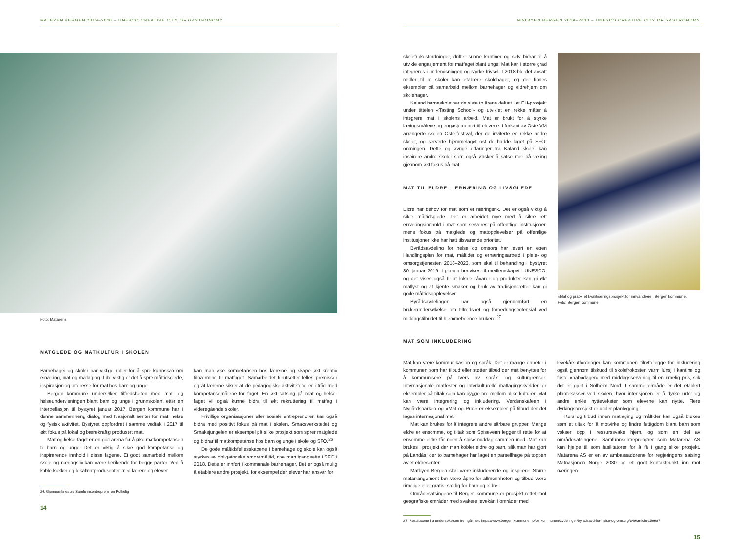MATBYEN BERGEN 2019–2030 – UNESCO CREATIVE CITY OF GASTRONOMY
Foto: Matarena
MATGLEDE OG MATKULTUR I SKOLEN
Barnehager og skoler har viktige roller for å spre kunnskap om ernæring, mat og matlaging. Like viktig er det å spre måltidsglede, inspirasjon og interesse for mat hos barn og unge.
Bergen kommune undersøker tilfredsheten med mat- og helseundervisningen blant barn og unge i grunnskolen, etter en interpellasjon til bystyret januar 2017. Bergen kommune har i denne sammenheng dialog med Nasjonalt senter for mat, helse og fysisk aktivitet. Bystyret oppfordret i samme vedtak i 2017 til økt fokus på lokal og bærekraftig produsert mat.
Mat og helse-faget er en god arena for å øke matkompetansen til barn og unge. Det er viktig å sikre god kompetanse og inspirerende innhold i disse fagene. Et godt samarbeid mellom skole og næringsliv kan være berikende for begge parter. Ved å koble kokker og lokalmatprodusenter med lærere og elever
kan man øke kompetansen hos lærerne og skape økt kreativ tilnærming til matfaget. Samarbeidet forutsetter felles premisser og at lærerne sikrer at de pedagogiske aktivitetene er i tråd med kompetansemålene for faget. En økt satsing på mat og helse-faget vil også kunne bidra til økt rekruttering til matfag i videregående skoler.
Frivillige organisasjoner eller sosiale entreprenører, kan også bidra med positivt fokus på mat i skolen. Smaksverkstedet og Smaksjungelen er eksempel på slike prosjekt som sprer matglede og bidrar til matkompetanse hos barn og unge i skole og SFO.<sup>26</sup>
De gode måltidsfellesskapene i barnehage og skole kan også styrkes av obligatoriske smøremåltid, noe man igangsatte i SFO i 2018. Dette er innført i kommunale barnehager. Det er også mulig å etablere andre prosjekt, for eksempel der elever har ansvar for
26. Gjennomføres av Samfunnsentreprenøren Folkelig
14
MATBYEN BERGEN 2019–2030 – UNESCO CREATIVE CITY OF GASTRONOMY
skolefrokostordninger, drifter sunne kantiner og selv bidrar til å utvikle engasjement for matfaget blant unge. Mat kan i større grad integreres i undervisningen og styrke trivsel. I 2018 ble det avsatt midler til at skoler kan etablere skolehager, og der finnes eksempler på samarbeid mellom barnehager og eldrehjem om skolehager.
Kaland barneskole har de siste to årene deltatt i et EU-prosjekt under tittelen «Tasting School» og utviklet en rekke måter å integrere mat i skolens arbeid. Mat er brukt for å styrke læringsmålene og engasjementet til elevene. I forkant av Oste-VM arrangerte skolen Oste-festival, der de inviterte en rekke andre skoler, og serverte hjemmelaget ost de hadde laget på SFO-ordningen. Dette og øvrige erfaringer fra Kaland skole, kan inspirere andre skoler som også ønsker å satse mer på læring gjennom økt fokus på mat.
MAT TIL ELDRE – ERNÆRING OG LIVSGLEDE
Eldre har behov for mat som er næringsrik. Det er også viktig å sikre måltidsglede. Det er arbeidet mye med å sikre rett ernæringsinnhold i mat som serveres på offentlige institusjoner, mens fokus på matglede og matopplevelser på offentlige institusjoner ikke har hatt tilsvarende prioritet.
Byrådsavdeling for helse og omsorg har levert en egen Handlingsplan for mat, måltider og ernæringsarbeid i pleie- og omsorgstjenesten 2018–2023, som skal til behandling i bystyret 30. januar 2019. I planen henvises til medlemskapet i UNESCO, og det vises også til at lokale råvarer og produkter kan gi økt matlyst og at kjente smaker og bruk av tradisjonsretter kan gi gode måltidsopplevelser.
Byrådsavdelingen har også gjennomført en brukerundersøkelse om tilfredshet og forbedringspotensial ved middagstilbudet til hjemmeboende brukere.<sup>27</sup>
«Mat og prat», et kvalifiseringsprosjekt for innvandrere i Bergen kommune.
Foto: Bergen kommune
MAT SOM INKLUDERING
Mat kan være kommunikasjon og språk. Det er mange enheter i kommunen som har tilbud eller støtter tilbud der mat benyttes for å kommunisere på tvers av språk- og kulturgrenser. Internasjonale matfester og interkulturelle matlagingskvelder, er eksempler på tiltak som kan bygge bro mellom ulike kulturer. Mat kan være integrering og inkludering. Verdenskafeen i Nygårdsparken og «Mat og Prat» er eksempler på tilbud der det lages internasjonal mat.
Mat kan brukes for å integrere andre sårbare grupper. Mange eldre er ensomme, og tiltak som Spisevenn legger til rette for at ensomme eldre får noen å spise middag sammen med. Mat kan brukes i prosjekt der man kobler eldre og barn, slik man har gjort på Landås, der to barnehager har laget en parsellhage på toppen av et eldresenter.
Matbyen Bergen skal være inkluderende og inspirere. Større matarrangement bør være åpne for allmennheten og tilbud være rimelige eller gratis, særlig for barn og eldre.
Områdesatsingene til Bergen kommune er prosjekt rettet mot geografiske områder med svakere levekår. I områder med
levekårsutfordringer kan kommunen tilrettelegge for inkludering også gjennom tilskudd til skolefrokoster, varm lunsj i kantine og faste «nabodager» med middagsservering til en rimelig pris, slik det er gjort i Solheim Nord. I samme område er det etablert plantekasser ved skolen, hvor intensjonen er å dyrke urter og andre enkle nyttevekster som elevene kan nytte. Flere dyrkingsprosjekt er under planlegging.
Kurs og tilbud innen matlaging og måltider kan også brukes som et tiltak for å motvirke og lindre fattigdom blant barn som vokser opp i ressurssvake hjem, og som en del av områdesatsingene. Samfunnsentreprenører som Matarena AS kan hjelpe til som fasilitatorer for å få i gang slike prosjekt. Matarena AS er en av ambassadørene for regjeringens satsing Matnasjonen Norge 2030 og et godt kontaktpunkt inn mot næringen.
27. Resultatene fra undersøkelsen fremgår her: https://www.bergen.kommune.no/omkommunen/avdelinger/byradsavd-for-helse-og-omsorg/349/article-159687
15